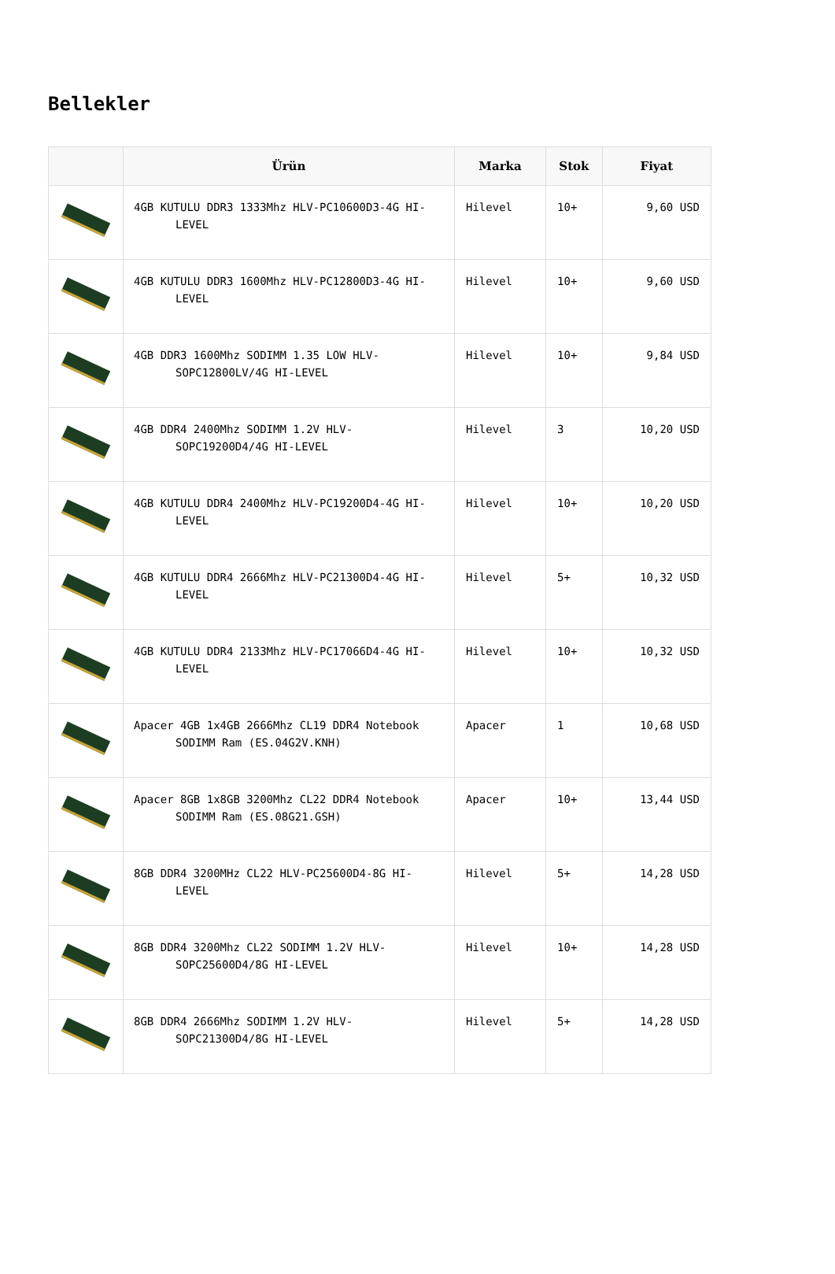Bellekler
| | Ürün | Marka | Stok | Fiyat |
| --- | --- | --- | --- | --- |
| | 4GB KUTULU DDR3 1333Mhz HLV-PC10600D3-4G HI- LEVEL | Hilevel | 10+ | 9,60 USD |
| | 4GB KUTULU DDR3 1600Mhz HLV-PC12800D3-4G HI- LEVEL | Hilevel | 10+ | 9,60 USD |
| | 4GB DDR3 1600Mhz SODIMM 1.35 LOW HLV- SOPC12800LV/4G HI-LEVEL | Hilevel | 10+ | 9,84 USD |
| | 4GB DDR4 2400Mhz SODIMM 1.2V HLV- SOPC19200D4/4G HI-LEVEL | Hilevel | 3 | 10,20 USD |
| | 4GB KUTULU DDR4 2400Mhz HLV-PC19200D4-4G HI- LEVEL | Hilevel | 10+ | 10,20 USD |
| | 4GB KUTULU DDR4 2666Mhz HLV-PC21300D4-4G HI- LEVEL | Hilevel | 5+ | 10,32 USD |
| | 4GB KUTULU DDR4 2133Mhz HLV-PC17066D4-4G HI- LEVEL | Hilevel | 10+ | 10,32 USD |
| | Apacer 4GB 1x4GB 2666Mhz CL19 DDR4 Notebook SODIMM Ram (ES.04G2V.KNH) | Apacer | 1 | 10,68 USD |
| | Apacer 8GB 1x8GB 3200Mhz CL22 DDR4 Notebook SODIMM Ram (ES.08G21.GSH) | Apacer | 10+ | 13,44 USD |
| | 8GB DDR4 3200MHz CL22 HLV-PC25600D4-8G HI- LEVEL | Hilevel | 5+ | 14,28 USD |
| | 8GB DDR4 3200Mhz CL22 SODIMM 1.2V HLV- SOPC25600D4/8G HI-LEVEL | Hilevel | 10+ | 14,28 USD |
| | 8GB DDR4 2666Mhz SODIMM 1.2V HLV- SOPC21300D4/8G HI-LEVEL | Hilevel | 5+ | 14,28 USD |